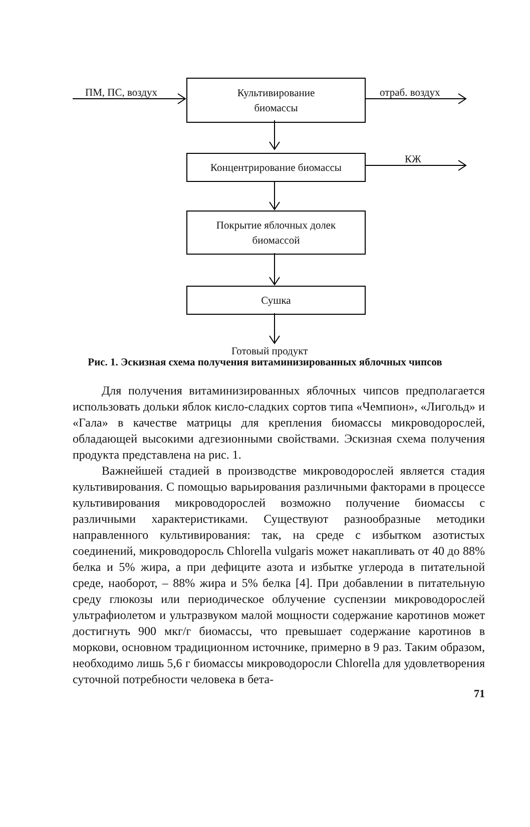ПМ, ПС, воздух
Культивирование
биомассы
отраб. воздух
Концентрирование биомассы КЖ
Покрытие яблочных долек
биомассой
Сушка
Готовый продукт
Рис. 1. Эскизная схема получения витаминизированных яблочных чипсов
Для получения витаминизированных яблочных чипсов предполагается использовать дольки яблок кисло-сладких сортов типа «Чемпион», «Лигольд» и «Гала» в качестве матрицы для крепления биомассы микроводорослей, обладающей высокими адгезионными свойствами. Эскизная схема получения продукта представлена на рис. 1.
Важнейшей стадией в производстве микроводорослей является стадия культивирования. С помощью варьирования различными факторами в процессе культивирования микроводорослей возможно получение биомассы с различными характеристиками. Существуют разнообразные методики направленного культивирования: так, на среде с избытком азотистых соединений, микроводоросль Chlorella vulgaris может накапливать от 40 до 88% белка и 5% жира, а при дефиците азота и избытке углерода в питательной среде, наоборот, – 88% жира и 5% белка [4]. При добавлении в питательную среду глюкозы или периодическое облучение суспензии микроводорослей ультрафиолетом и ультразвуком малой мощности содержание каротинов может достигнуть 900 мкг/г биомассы, что превышает содержание каротинов в моркови, основном традиционном источнике, примерно в 9 раз. Таким образом, необходимо лишь 5,6 г биомассы микроводоросли Chlorella для удовлетворения суточной потребности человека в бета-
71